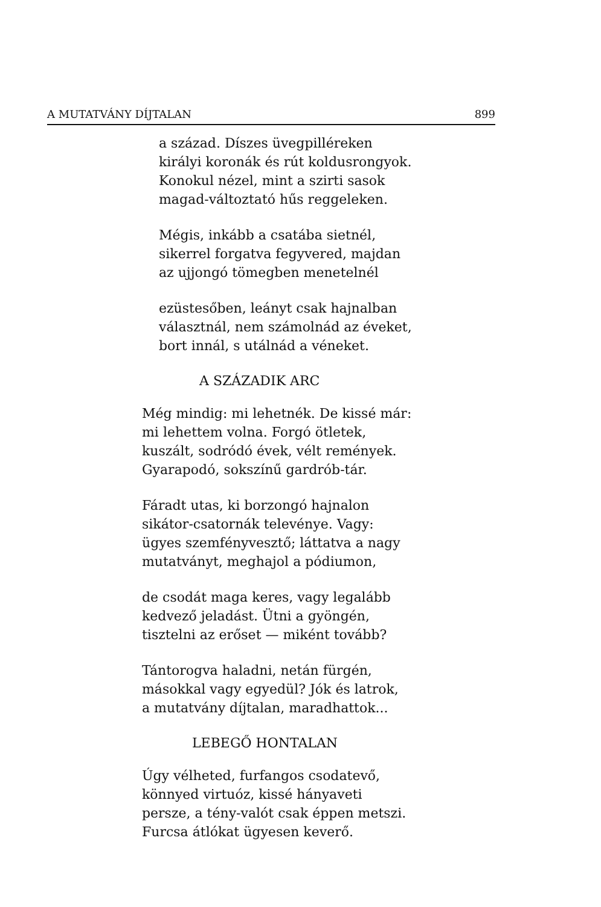A MUTATVÁNY DÍJTALAN 899
a század. Díszes üvegpilléreken
királyi koronák és rút koldusrongyok.
Konokul nézel, mint a szirti sasok
magad-változtató hűs reggeleken.
Mégis, inkább a csatába sietnél,
sikerrel forgatva fegyvered, majdan
az ujjongó tömegben menetelnél
ezüstesőben, leányt csak hajnalban
választnál, nem számolnád az éveket,
bort innál, s utálnád a véneket.
A SZÁZADIK ARC
Még mindig: mi lehetnék. De kissé már:
mi lehettem volna. Forgó ötletek,
kuszált, sodródó évek, vélt remények.
Gyarapodó, sokszínű gardrób-tár.
Fáradt utas, ki borzongó hajnalon
sikátor-csatornák televénye. Vagy:
ügyes szemfényvesztő; láttatva a nagy
mutatványt, meghajol a pódiumon,
de csodát maga keres, vagy legalább
kedvező jeladást. Ütni a gyöngén,
tisztelni az erőset — miként tovább?
Tántorogva haladni, netán fürgén,
másokkal vagy egyedül? Jók és latrok,
a mutatvány díjtalan, maradhattok...
LEBEGŐ HONTALAN
Úgy vélheted, furfangos csodatevő,
könnyed virtuóz, kissé hányaveti
persze, a tény-valót csak éppen metszi.
Furcsa átlókat ügyesen keverő.